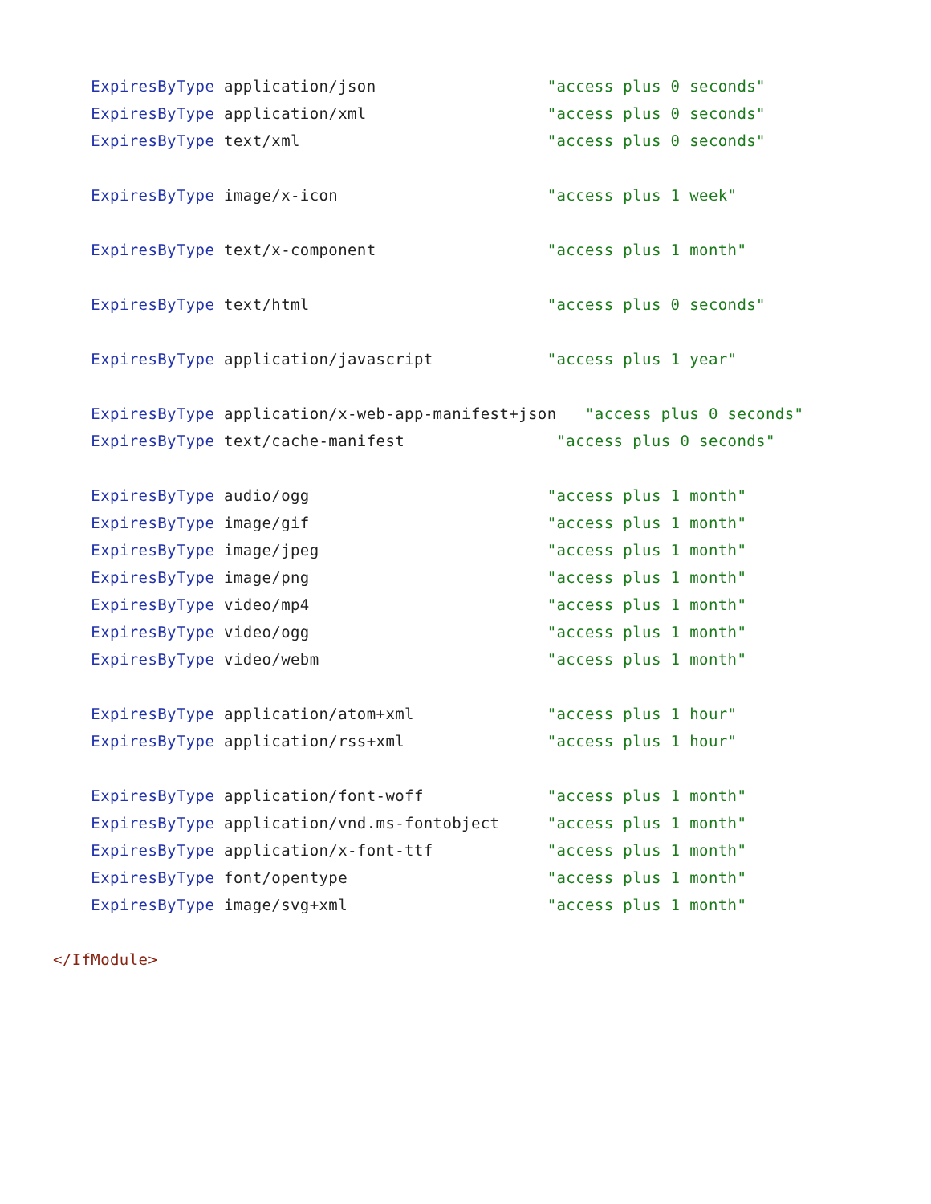ExpiresByType application/json                  "access plus 0 seconds"
    ExpiresByType application/xml                   "access plus 0 seconds"
    ExpiresByType text/xml                          "access plus 0 seconds"

    ExpiresByType image/x-icon                      "access plus 1 week"

    ExpiresByType text/x-component                  "access plus 1 month"

    ExpiresByType text/html                         "access plus 0 seconds"

    ExpiresByType application/javascript            "access plus 1 year"

    ExpiresByType application/x-web-app-manifest+json   "access plus 0 seconds"
    ExpiresByType text/cache-manifest                "access plus 0 seconds"

    ExpiresByType audio/ogg                         "access plus 1 month"
    ExpiresByType image/gif                         "access plus 1 month"
    ExpiresByType image/jpeg                        "access plus 1 month"
    ExpiresByType image/png                         "access plus 1 month"
    ExpiresByType video/mp4                         "access plus 1 month"
    ExpiresByType video/ogg                         "access plus 1 month"
    ExpiresByType video/webm                        "access plus 1 month"

    ExpiresByType application/atom+xml              "access plus 1 hour"
    ExpiresByType application/rss+xml               "access plus 1 hour"

    ExpiresByType application/font-woff             "access plus 1 month"
    ExpiresByType application/vnd.ms-fontobject     "access plus 1 month"
    ExpiresByType application/x-font-ttf            "access plus 1 month"
    ExpiresByType font/opentype                     "access plus 1 month"
    ExpiresByType image/svg+xml                     "access plus 1 month"

</IfModule>